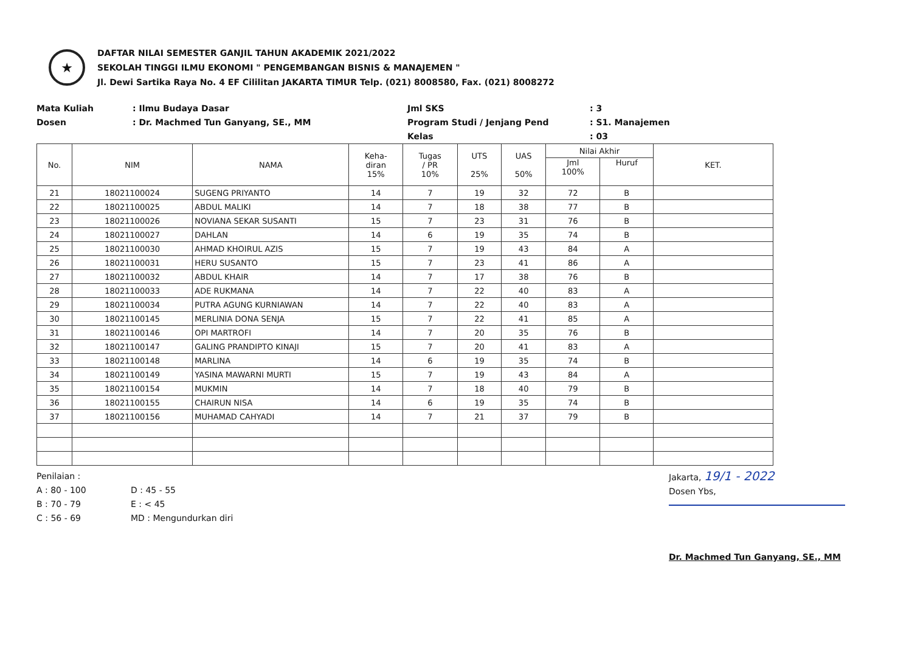★
DAFTAR NILAI SEMESTER GANJIL TAHUN AKADEMIK 2021/2022
SEKOLAH TINGGI ILMU EKONOMI " PENGEMBANGAN BISNIS & MANAJEMEN "
Jl. Dewi Sartika Raya No. 4 EF Cililitan JAKARTA TIMUR Telp. (021) 8008580, Fax. (021) 8008272
Mata Kuliah: Ilmu Budaya Dasar
Dosen: Dr. Machmed Tun Ganyang, SE., MM
Jml SKS: 3
Program Studi / Jenjang Pend: S1. Manajemen
Kelas: 03
| No. | NIM | NAMA | Keha- diran 15% | Tugas / PR 10% | UTS 25% | UAS 50% | Nilai Akhir | | KET. |
| --- | --- | --- | --- | --- | --- | --- | --- | --- | --- |
| | | | | | | | Jml 100% | Huruf | |
| 21 | 18021100024 | SUGENG PRIYANTO | 14 | 7 | 19 | 32 | 72 | B | |
| 22 | 18021100025 | ABDUL MALIKI | 14 | 7 | 18 | 38 | 77 | B | |
| 23 | 18021100026 | NOVIANA SEKAR SUSANTI | 15 | 7 | 23 | 31 | 76 | B | |
| 24 | 18021100027 | DAHLAN | 14 | 6 | 19 | 35 | 74 | B | |
| 25 | 18021100030 | AHMAD KHOIRUL AZIS | 15 | 7 | 19 | 43 | 84 | A | |
| 26 | 18021100031 | HERU SUSANTO | 15 | 7 | 23 | 41 | 86 | A | |
| 27 | 18021100032 | ABDUL KHAIR | 14 | 7 | 17 | 38 | 76 | B | |
| 28 | 18021100033 | ADE RUKMANA | 14 | 7 | 22 | 40 | 83 | A | |
| 29 | 18021100034 | PUTRA AGUNG KURNIAWAN | 14 | 7 | 22 | 40 | 83 | A | |
| 30 | 18021100145 | MERLINIA DONA SENJA | 15 | 7 | 22 | 41 | 85 | A | |
| 31 | 18021100146 | OPI MARTROFI | 14 | 7 | 20 | 35 | 76 | B | |
| 32 | 18021100147 | GALING PRANDIPTO KINAJI | 15 | 7 | 20 | 41 | 83 | A | |
| 33 | 18021100148 | MARLINA | 14 | 6 | 19 | 35 | 74 | B | |
| 34 | 18021100149 | YASINA MAWARNI MURTI | 15 | 7 | 19 | 43 | 84 | A | |
| 35 | 18021100154 | MUKMIN | 14 | 7 | 18 | 40 | 79 | B | |
| 36 | 18021100155 | CHAIRUN NISA | 14 | 6 | 19 | 35 | 74 | B | |
| 37 | 18021100156 | MUHAMAD CAHYADI | 14 | 7 | 21 | 37 | 79 | B | |
Penilaian :
A : 80 - 100 D : 45 - 55 B : 70 - 79 E : < 45 C : 56 - 69 MD : Mengundurkan diri
Jakarta, 19/1 - 2022
Dosen Ybs,
Dr. Machmed Tun Ganyang, SE., MM